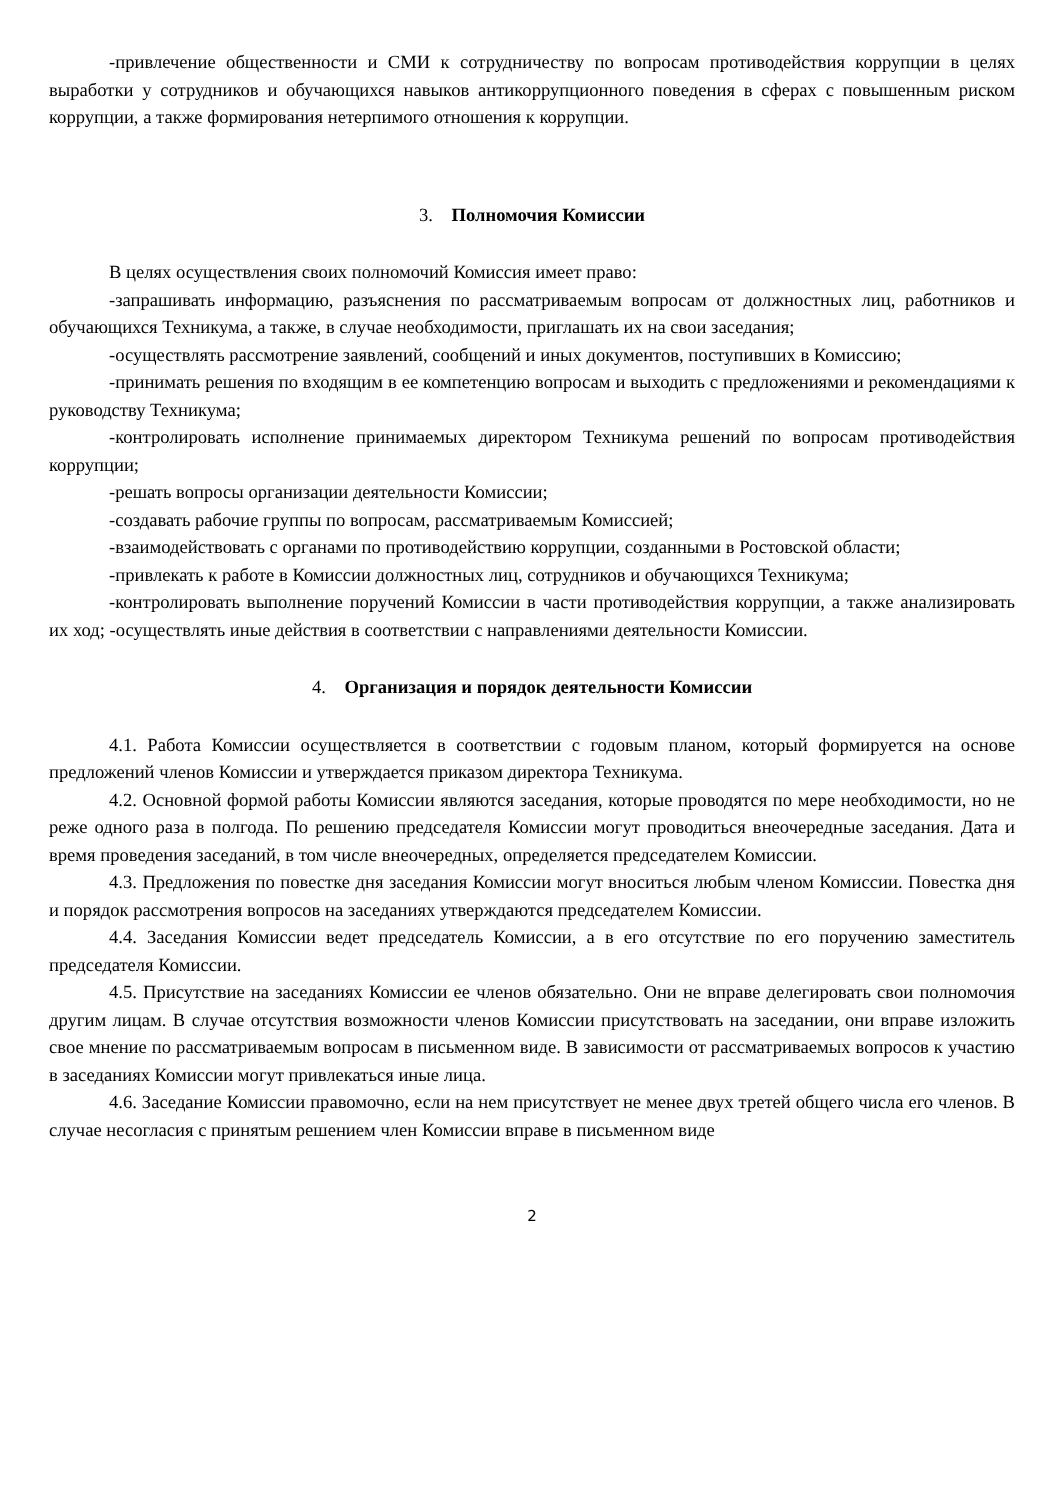-привлечение общественности и СМИ к сотрудничеству по вопросам противодействия коррупции в целях выработки у сотрудников и обучающихся навыков антикоррупционного поведения в сферах с повышенным риском коррупции, а также формирования нетерпимого отношения к коррупции.
3. Полномочия Комиссии
В целях осуществления своих полномочий Комиссия имеет право:
-запрашивать информацию, разъяснения по рассматриваемым вопросам от должностных лиц, работников и обучающихся Техникума, а также, в случае необходимости, приглашать их на свои заседания;
-осуществлять рассмотрение заявлений, сообщений и иных документов, поступивших в Комиссию;
-принимать решения по входящим в ее компетенцию вопросам и выходить с предложениями и рекомендациями к руководству Техникума;
-контролировать исполнение принимаемых директором Техникума решений по вопросам противодействия коррупции;
-решать вопросы организации деятельности Комиссии;
-создавать рабочие группы по вопросам, рассматриваемым Комиссией;
-взаимодействовать с органами по противодействию коррупции, созданными в Ростовской области;
-привлекать к работе в Комиссии должностных лиц, сотрудников и обучающихся Техникума;
-контролировать выполнение поручений Комиссии в части противодействия коррупции, а также анализировать их ход; -осуществлять иные действия в соответствии с направлениями деятельности Комиссии.
4. Организация и порядок деятельности Комиссии
4.1. Работа Комиссии осуществляется в соответствии с годовым планом, который формируется на основе предложений членов Комиссии и утверждается приказом директора Техникума.
4.2. Основной формой работы Комиссии являются заседания, которые проводятся по мере необходимости, но не реже одного раза в полгода. По решению председателя Комиссии могут проводиться внеочередные заседания. Дата и время проведения заседаний, в том числе внеочередных, определяется председателем Комиссии.
4.3. Предложения по повестке дня заседания Комиссии могут вноситься любым членом Комиссии. Повестка дня и порядок рассмотрения вопросов на заседаниях утверждаются председателем Комиссии.
4.4. Заседания Комиссии ведет председатель Комиссии, а в его отсутствие по его поручению заместитель председателя Комиссии.
4.5. Присутствие на заседаниях Комиссии ее членов обязательно. Они не вправе делегировать свои полномочия другим лицам. В случае отсутствия возможности членов Комиссии присутствовать на заседании, они вправе изложить свое мнение по рассматриваемым вопросам в письменном виде. В зависимости от рассматриваемых вопросов к участию в заседаниях Комиссии могут привлекаться иные лица.
4.6. Заседание Комиссии правомочно, если на нем присутствует не менее двух третей общего числа его членов. В случае несогласия с принятым решением член Комиссии вправе в письменном виде
2